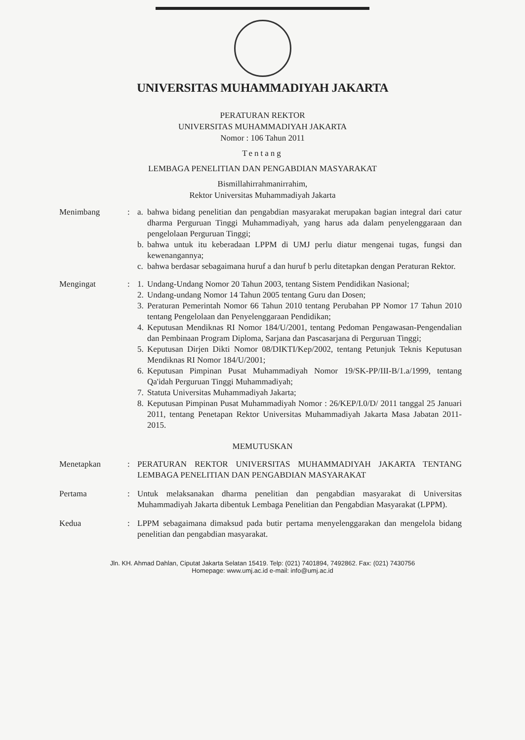UNIVERSITAS MUHAMMADIYAH JAKARTA
PERATURAN REKTOR
UNIVERSITAS MUHAMMADIYAH JAKARTA
Nomor : 106 Tahun 2011
Tentang
LEMBAGA PENELITIAN DAN PENGABDIAN MASYARAKAT
Bismillahirrahmanirrahim,
Rektor Universitas Muhammadiyah Jakarta
Menimbang : a.
bahwa bidang penelitian dan pengabdian masyarakat merupakan bagian integral dari catur dharma Perguruan Tinggi Muhammadiyah, yang harus ada dalam penyelenggaraan dan pengelolaan Perguruan Tinggi;
b.
bahwa untuk itu keberadaan LPPM di UMJ perlu diatur mengenai tugas, fungsi dan kewenangannya;
c.
bahwa berdasar sebagaimana huruf a dan huruf b perlu ditetapkan dengan Peraturan Rektor.
Mengingat : 1.
Undang-Undang Nomor 20 Tahun 2003, tentang Sistem Pendidikan Nasional;
2.
Undang-undang Nomor 14 Tahun 2005 tentang Guru dan Dosen;
3.
Peraturan Pemerintah Nomor 66 Tahun 2010 tentang Perubahan PP Nomor 17 Tahun 2010 tentang Pengelolaan dan Penyelenggaraan Pendidikan;
4.
Keputusan Mendiknas RI Nomor 184/U/2001, tentang Pedoman Pengawasan-Pengendalian dan Pembinaan Program Diploma, Sarjana dan Pascasarjana di Perguruan Tinggi;
5.
Keputusan Dirjen Dikti Nomor 08/DIKTI/Kep/2002, tentang Petunjuk Teknis Keputusan Mendiknas RI Nomor 184/U/2001;
6.
Keputusan Pimpinan Pusat Muhammadiyah Nomor 19/SK-PP/III-B/1.a/1999, tentang Qa'idah Perguruan Tinggi Muhammadiyah;
7.
Statuta Universitas Muhammadiyah Jakarta;
8.
Keputusan Pimpinan Pusat Muhammadiyah Nomor : 26/KEP/I.0/D/ 2011 tanggal 25 Januari 2011, tentang Penetapan Rektor Universitas Muhammadiyah Jakarta Masa Jabatan 2011-2015.
MEMUTUSKAN
Menetapkan : PERATURAN REKTOR UNIVERSITAS MUHAMMADIYAH JAKARTA TENTANG LEMBAGA PENELITIAN DAN PENGABDIAN MASYARAKAT
Pertama : Untuk melaksanakan dharma penelitian dan pengabdian masyarakat di Universitas Muhammadiyah Jakarta dibentuk Lembaga Penelitian dan Pengabdian Masyarakat (LPPM).
Kedua : LPPM sebagaimana dimaksud pada butir pertama menyelenggarakan dan mengelola bidang penelitian dan pengabdian masyarakat.
Jln. KH. Ahmad Dahlan, Ciputat Jakarta Selatan 15419. Telp: (021) 7401894, 7492862. Fax: (021) 7430756
Homepage: www.umj.ac.id e-mail: info@umj.ac.id